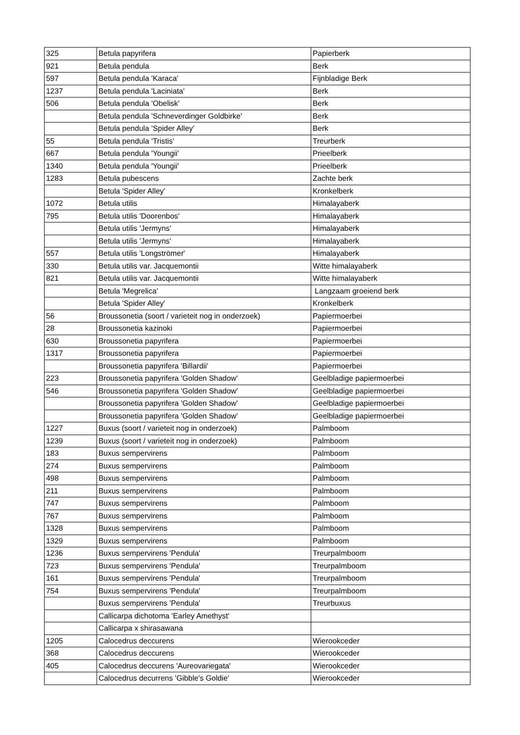| 325 | Betula papyrifera | Papierberk |
| 921 | Betula pendula | Berk |
| 597 | Betula pendula 'Karaca' | Fijnbladige Berk |
| 1237 | Betula pendula 'Laciniata' | Berk |
| 506 | Betula pendula 'Obelisk' | Berk |
| | Betula pendula 'Schneverdinger Goldbirke' | Berk |
| | Betula pendula 'Spider Alley' | Berk |
| 55 | Betula pendula 'Tristis' | Treurberk |
| 667 | Betula pendula 'Youngii' | Prieelberk |
| 1340 | Betula pendula 'Youngii' | Prieelberk |
| 1283 | Betula pubescens | Zachte berk |
| | Betula 'Spider Alley' | Kronkelberk |
| 1072 | Betula utilis | Himalayaberk |
| 795 | Betula utilis 'Doorenbos' | Himalayaberk |
| | Betula utilis 'Jermyns' | Himalayaberk |
| | Betula utilis 'Jermyns' | Himalayaberk |
| 557 | Betula utilis 'Longströmer' | Himalayaberk |
| 330 | Betula utilis var. Jacquemontii | Witte himalayaberk |
| 821 | Betula utilis var. Jacquemontii | Witte himalayaberk |
| | Betula 'Megrelica' | Langzaam groeiend berk |
| | Betula 'Spider Alley' | Kronkelberk |
| 56 | Broussonetia (soort / varieteit nog in onderzoek) | Papiermoerbei |
| 28 | Broussonetia kazinoki | Papiermoerbei |
| 630 | Broussonetia papyrifera | Papiermoerbei |
| 1317 | Broussonetia papyrifera | Papiermoerbei |
| | Broussonetia papyrifera 'Billardii' | Papiermoerbei |
| 223 | Broussonetia papyrifera 'Golden Shadow' | Geelbladige papiermoerbei |
| 546 | Broussonetia papyrifera 'Golden Shadow' | Geelbladige papiermoerbei |
| | Broussonetia papyrifera 'Golden Shadow' | Geelbladige papiermoerbei |
| | Broussonetia papyrifera 'Golden Shadow' | Geelbladige papiermoerbei |
| 1227 | Buxus (soort / varieteit nog in onderzoek) | Palmboom |
| 1239 | Buxus (soort / varieteit nog in onderzoek) | Palmboom |
| 183 | Buxus sempervirens | Palmboom |
| 274 | Buxus sempervirens | Palmboom |
| 498 | Buxus sempervirens | Palmboom |
| 211 | Buxus sempervirens | Palmboom |
| 747 | Buxus sempervirens | Palmboom |
| 767 | Buxus sempervirens | Palmboom |
| 1328 | Buxus sempervirens | Palmboom |
| 1329 | Buxus sempervirens | Palmboom |
| 1236 | Buxus sempervirens 'Pendula' | Treurpalmboom |
| 723 | Buxus sempervirens 'Pendula' | Treurpalmboom |
| 161 | Buxus sempervirens 'Pendula' | Treurpalmboom |
| 754 | Buxus sempervirens 'Pendula' | Treurpalmboom |
| | Buxus sempervirens 'Pendula' | Treurbuxus |
| | Callicarpa dichotoma 'Earley Amethyst' | |
| | Callicarpa x shirasawana | |
| 1205 | Calocedrus deccurens | Wierookceder |
| 368 | Calocedrus deccurens | Wierookceder |
| 405 | Calocedrus deccurens 'Aureovariegata' | Wierookceder |
| | Calocedrus decurrens 'Gibble's Goldie' | Wierookceder |